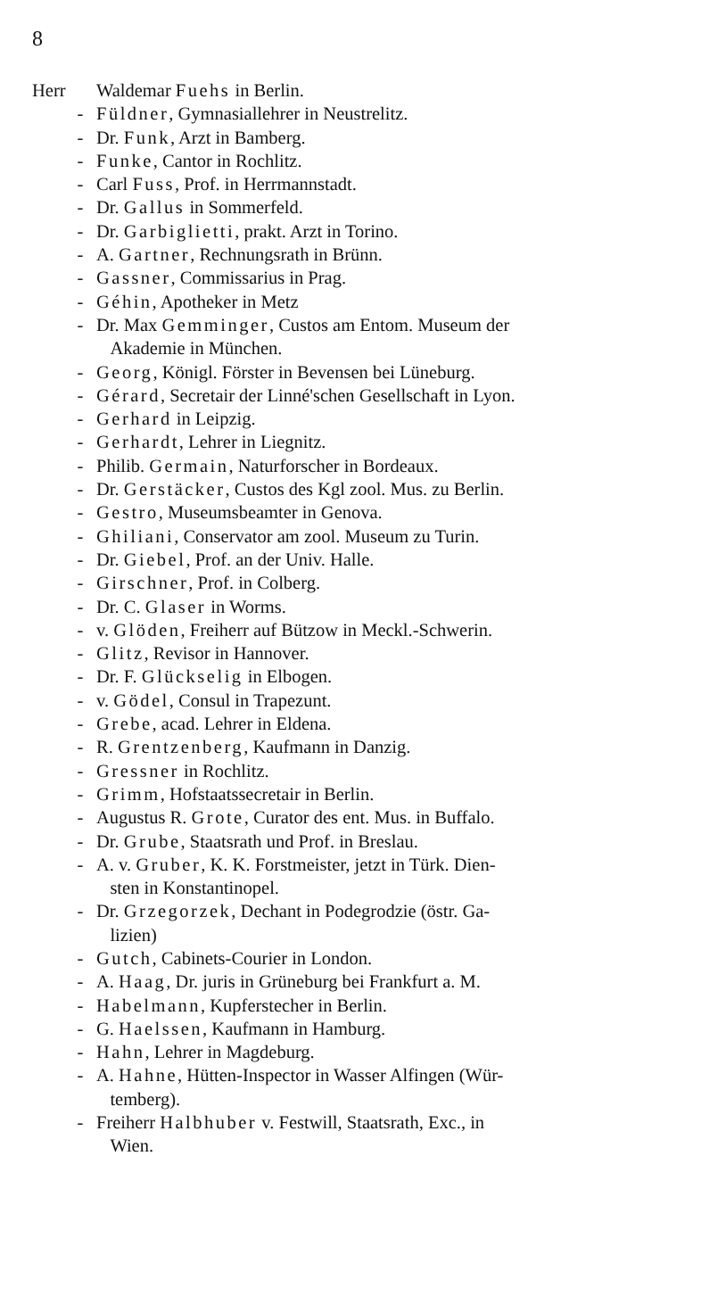8
Herr Waldemar Fuehs in Berlin.
- Füldner, Gymnasiallehrer in Neustrelitz.
- Dr. Funk, Arzt in Bamberg.
- Funke, Cantor in Rochlitz.
- Carl Fuss, Prof. in Herrmannstadt.
- Dr. Gallus in Sommerfeld.
- Dr. Garbiglietti, prakt. Arzt in Torino.
- A. Gartner, Rechnungsrath in Brünn.
- Gassner, Commissarius in Prag.
- Géhin, Apotheker in Metz
- Dr. Max Gemminger, Custos am Entom. Museum der
Akademie in München.
- Georg, Königl. Förster in Bevensen bei Lüneburg.
- Gérard, Secretair der Linné'schen Gesellschaft in Lyon.
- Gerhard in Leipzig.
- Gerhardt, Lehrer in Liegnitz.
- Philib. Germain, Naturforscher in Bordeaux.
- Dr. Gerstäcker, Custos des Kgl zool. Mus. zu Berlin.
- Gestro, Museumsbeamter in Genova.
- Ghiliani, Conservator am zool. Museum zu Turin.
- Dr. Giebel, Prof. an der Univ. Halle.
- Girschner, Prof. in Colberg.
- Dr. C. Glaser in Worms.
- v. Glöden, Freiherr auf Bützow in Meckl.-Schwerin.
- Glitz, Revisor in Hannover.
- Dr. F. Glückselig in Elbogen.
- v. Gödel, Consul in Trapezunt.
- Grebe, acad. Lehrer in Eldena.
- R. Grentzenberg, Kaufmann in Danzig.
- Gressner in Rochlitz.
- Grimm, Hofstaatssecretair in Berlin.
- Augustus R. Grote, Curator des ent. Mus. in Buffalo.
- Dr. Grube, Staatsrath und Prof. in Breslau.
- A. v. Gruber, K. K. Forstmeister, jetzt in Türk. Dien-
sten in Konstantinopel.
- Dr. Grzegorzek, Dechant in Podegrodzie (östr. Ga-
lizien)
- Gutch, Cabinets-Courier in London.
- A. Haag, Dr. juris in Grüneburg bei Frankfurt a. M.
- Habelmann, Kupferstecher in Berlin.
- G. Haelssen, Kaufmann in Hamburg.
- Hahn, Lehrer in Magdeburg.
- A. Hahne, Hütten-Inspector in Wasser Alfingen (Wür-
temberg).
- Freiherr Halbhuber v. Festwill, Staatsrath, Exc., in
Wien.